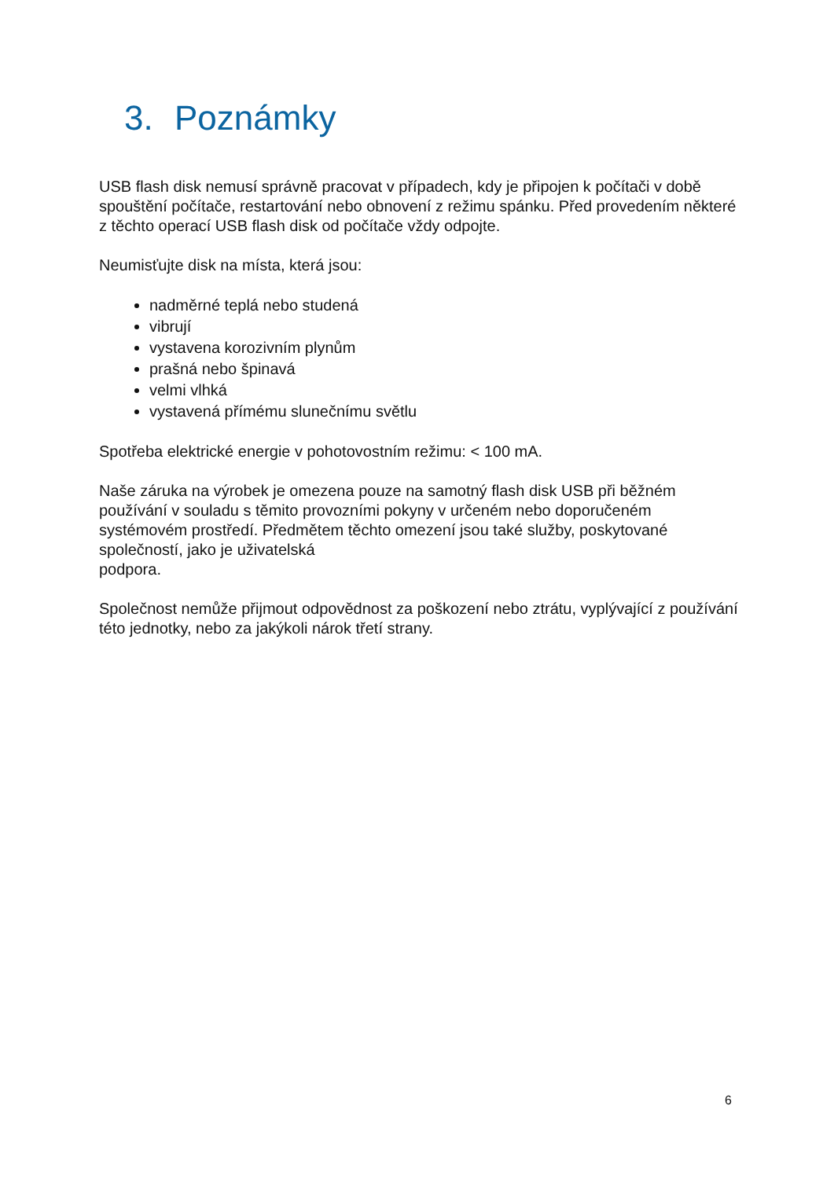3. Poznámky
USB flash disk nemusí správně pracovat v případech, kdy je připojen k počítači v době spouštění počítače, restartování nebo obnovení z režimu spánku. Před provedením některé z těchto operací USB flash disk od počítače vždy odpojte.
Neumisťujte disk na místa, která jsou:
nadměrné teplá nebo studená
vibrují
vystavena korozivním plynům
prašná nebo špinavá
velmi vlhká
vystavená přímému slunečnímu světlu
Spotřeba elektrické energie v pohotovostním režimu: < 100 mA.
Naše záruka na výrobek je omezena pouze na samotný flash disk USB při běžném používání v souladu s těmito provozními pokyny v určeném nebo doporučeném systémovém prostředí. Předmětem těchto omezení jsou také služby, poskytované společností, jako je uživatelská
podpora.
Společnost nemůže přijmout odpovědnost za poškození nebo ztrátu, vyplývající z používání této jednotky, nebo za jakýkoli nárok třetí strany.
6